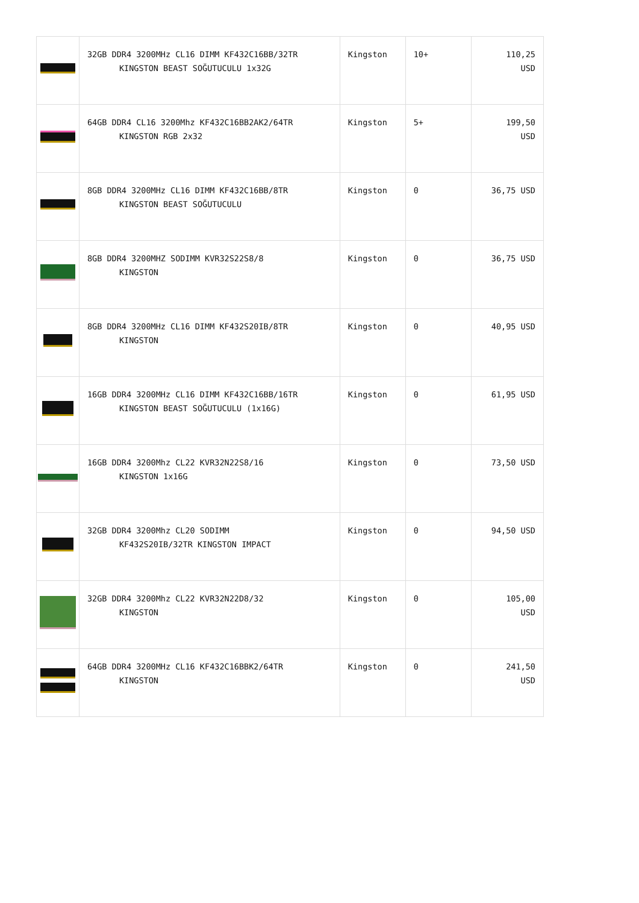| | 32GB DDR4 3200MHz CL16 DIMM KF432C16BB/32TR KINGSTON BEAST SOĞUTUCULU 1x32G | Kingston | 10+ | 110,25 USD |
| | 64GB DDR4 CL16 3200Mhz KF432C16BB2AK2/64TR KINGSTON RGB 2x32 | Kingston | 5+ | 199,50 USD |
| | 8GB DDR4 3200MHz CL16 DIMM KF432C16BB/8TR KINGSTON BEAST SOĞUTUCULU | Kingston | 0 | 36,75 USD |
| | 8GB DDR4 3200MHZ SODIMM KVR32S22S8/8 KINGSTON | Kingston | 0 | 36,75 USD |
| | 8GB DDR4 3200MHz CL16 DIMM KF432S20IB/8TR KINGSTON | Kingston | 0 | 40,95 USD |
| | 16GB DDR4 3200MHz CL16 DIMM KF432C16BB/16TR KINGSTON BEAST SOĞUTUCULU (1x16G) | Kingston | 0 | 61,95 USD |
| | 16GB DDR4 3200Mhz CL22 KVR32N22S8/16 KINGSTON 1x16G | Kingston | 0 | 73,50 USD |
| | 32GB DDR4 3200Mhz CL20 SODIMM KF432S20IB/32TR KINGSTON IMPACT | Kingston | 0 | 94,50 USD |
| | 32GB DDR4 3200Mhz CL22 KVR32N22D8/32 KINGSTON | Kingston | 0 | 105,00 USD |
| | 64GB DDR4 3200MHz CL16 KF432C16BBK2/64TR KINGSTON | Kingston | 0 | 241,50 USD |